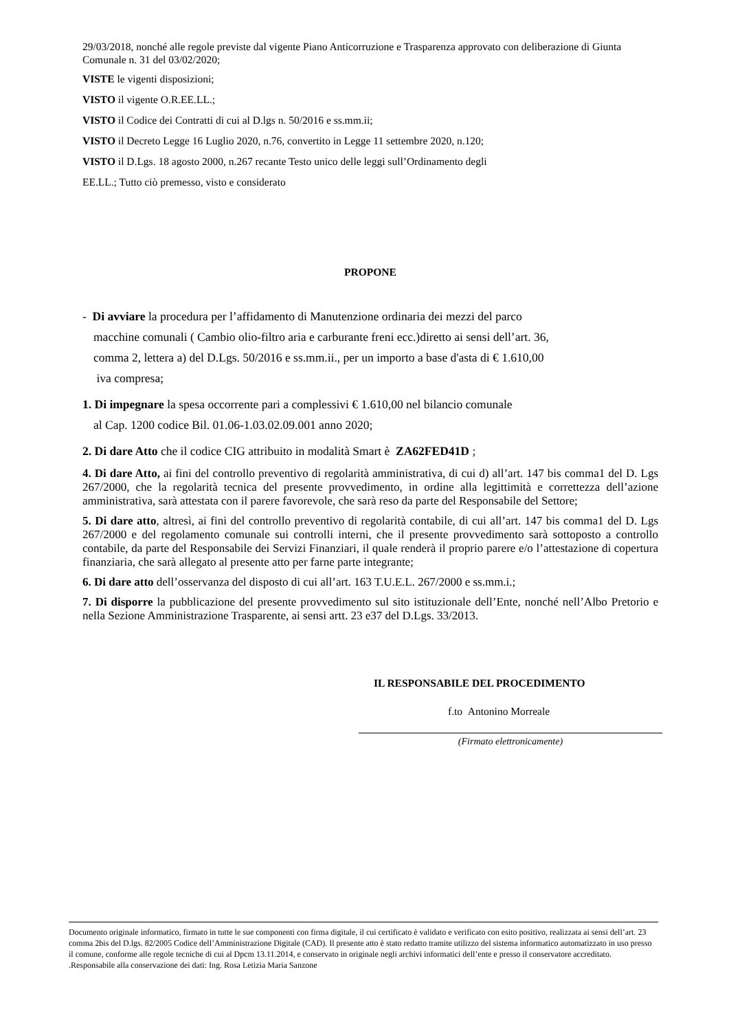29/03/2018, nonché alle regole previste dal vigente Piano Anticorruzione e Trasparenza approvato con deliberazione di Giunta Comunale n. 31 del 03/02/2020;
VISTE le vigenti disposizioni;
VISTO il vigente O.R.EE.LL.;
VISTO il Codice dei Contratti di cui al D.lgs n. 50/2016 e ss.mm.ii;
VISTO il Decreto Legge 16 Luglio 2020, n.76, convertito in Legge 11 settembre 2020, n.120;
VISTO il D.Lgs. 18 agosto 2000, n.267 recante Testo unico delle leggi sull’Ordinamento degli
EE.LL.; Tutto ciò premesso, visto e considerato
PROPONE
- Di avviare la procedura per l’affidamento di Manutenzione ordinaria dei mezzi del parco
macchine comunali ( Cambio olio-filtro aria e carburante freni ecc.)diretto ai sensi dell’art. 36,
comma 2, lettera a) del D.Lgs. 50/2016 e ss.mm.ii., per un importo a base d'asta di € 1.610,00
iva compresa;
1. Di impegnare la spesa occorrente pari a complessivi € 1.610,00 nel bilancio comunale
al Cap. 1200 codice Bil. 01.06-1.03.02.09.001 anno 2020;
2. Di dare Atto che il codice CIG attribuito in modalità Smart è ZA62FED41D ;
4. Di dare Atto, ai fini del controllo preventivo di regolarità amministrativa, di cui d) all’art. 147 bis comma1 del D. Lgs 267/2000, che la regolarità tecnica del presente provvedimento, in ordine alla legittimità e correttezza dell’azione amministrativa, sarà attestata con il parere favorevole, che sarà reso da parte del Responsabile del Settore;
5. Di dare atto, altresì, ai fini del controllo preventivo di regolarità contabile, di cui all’art. 147 bis comma1 del D. Lgs 267/2000 e del regolamento comunale sui controlli interni, che il presente provvedimento sarà sottoposto a controllo contabile, da parte del Responsabile dei Servizi Finanziari, il quale renderà il proprio parere e/o l’attestazione di copertura finanziaria, che sarà allegato al presente atto per farne parte integrante;
6. Di dare atto dell’osservanza del disposto di cui all’art. 163 T.U.E.L. 267/2000 e ss.mm.i.;
7. Di disporre la pubblicazione del presente provvedimento sul sito istituzionale dell’Ente, nonché nell’Albo Pretorio e nella Sezione Amministrazione Trasparente, ai sensi artt. 23 e37 del D.Lgs. 33/2013.
IL RESPONSABILE DEL PROCEDIMENTO
f.to Antonino Morreale
(Firmato elettronicamente)
Documento originale informatico, firmato in tutte le sue componenti con firma digitale, il cui certificato è validato e verificato con esito positivo, realizzata ai sensi dell’art. 23 comma 2bis del D.lgs. 82/2005 Codice dell’Amministrazione Digitale (CAD). Il presente atto è stato redatto tramite utilizzo del sistema informatico automatizzato in uso presso il comune, conforme alle regole tecniche di cui al Dpcm 13.11.2014, e conservato in originale negli archivi informatici dell’ente e presso il conservatore accreditato. .Responsabile alla conservazione dei dati: Ing. Rosa Letizia Maria Sanzone